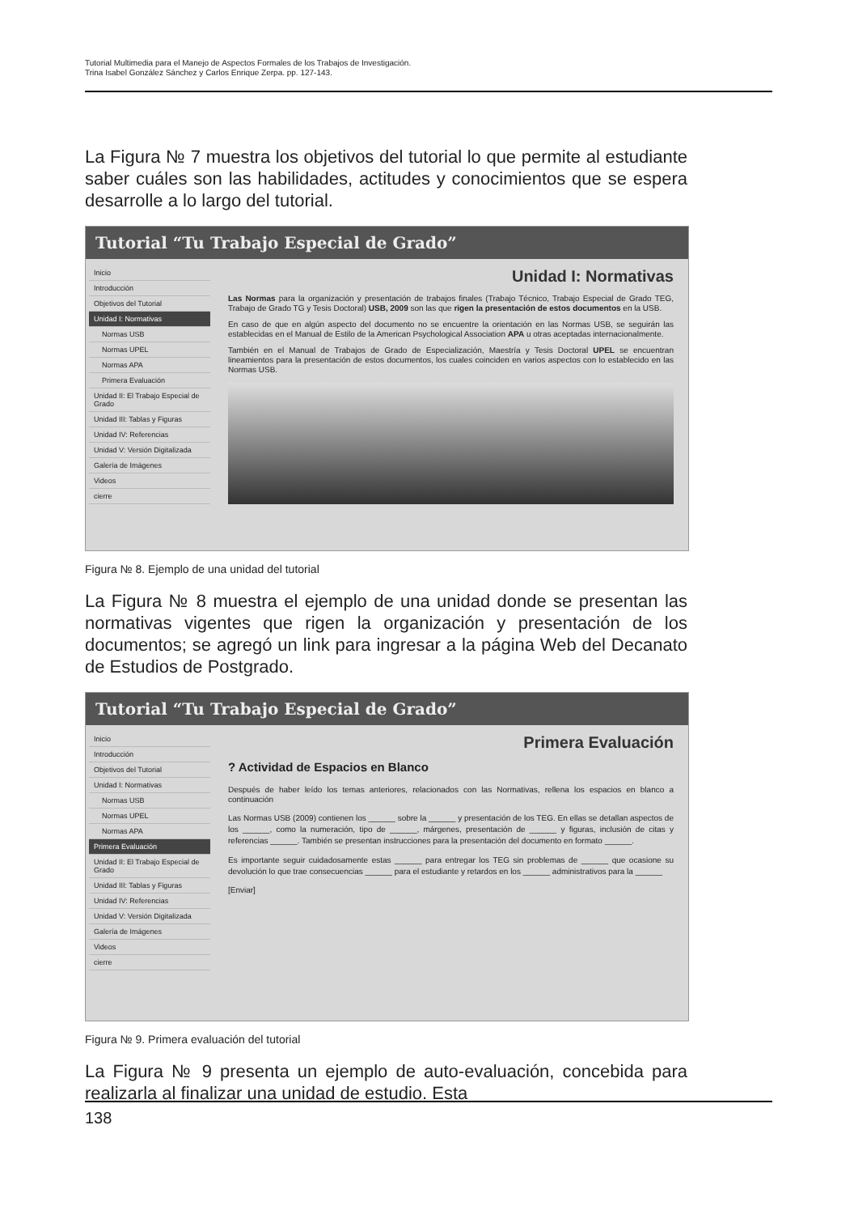Tutorial Multimedia para el Manejo de Aspectos Formales de los Trabajos de Investigación.
Trina Isabel González Sánchez y Carlos Enrique Zerpa. pp. 127-143.
La Figura № 7 muestra los objetivos del tutorial lo que permite al estudiante saber cuáles son las habilidades, actitudes y conocimientos que se espera desarrolle a lo largo del tutorial.
Tutorial “Tu Trabajo Especial de Grado”
Inicio
Introducción
Objetivos del Tutorial
Unidad I: Normativas
Normas USB
Normas UPEL
Normas APA
Primera Evaluación
Unidad II: El Trabajo Especial de Grado
Unidad III: Tablas y Figuras
Unidad IV: Referencias
Unidad V: Versión Digitalizada
Galería de Imágenes
Videos
cierre
Unidad I: Normativas
Las Normas para la organización y presentación de trabajos finales (Trabajo Técnico, Trabajo Especial de Grado TEG, Trabajo de Grado TG y Tesis Doctoral) USB, 2009 son las que rigen la presentación de estos documentos en la USB.
En caso de que en algún aspecto del documento no se encuentre la orientación en las Normas USB, se seguirán las establecidas en el Manual de Estilo de la American Psychological Association APA u otras aceptadas internacionalmente.
También en el Manual de Trabajos de Grado de Especialización, Maestría y Tesis Doctoral UPEL se encuentran lineamientos para la presentación de estos documentos, los cuales coinciden en varios aspectos con lo establecido en las Normas USB.
Figura № 8. Ejemplo de una unidad del tutorial
La Figura № 8 muestra el ejemplo de una unidad donde se presentan las normativas vigentes que rigen la organización y presentación de los documentos; se agregó un link para ingresar a la página Web del Decanato de Estudios de Postgrado.
Tutorial “Tu Trabajo Especial de Grado”
Inicio
Introducción
Objetivos del Tutorial
Unidad I: Normativas
Normas USB
Normas UPEL
Normas APA
Primera Evaluación
Unidad II: El Trabajo Especial de Grado
Unidad III: Tablas y Figuras
Unidad IV: Referencias
Unidad V: Versión Digitalizada
Galería de Imágenes
Videos
cierre
Primera Evaluación
? Actividad de Espacios en Blanco
Después de haber leído los temas anteriores, relacionados con las Normativas, rellena los espacios en blanco a continuación
Las Normas USB (2009) contienen los ______ sobre la ______ y presentación de los TEG. En ellas se detallan aspectos de los ______, como la numeración, tipo de ______, márgenes, presentación de ______ y figuras, inclusión de citas y referencias ______. También se presentan instrucciones para la presentación del documento en formato ______.
Es importante seguir cuidadosamente estas ______ para entregar los TEG sin problemas de ______ que ocasione su devolución lo que trae consecuencias ______ para el estudiante y retardos en los ______ administrativos para la ______
[Enviar]
Figura № 9. Primera evaluación del tutorial
La Figura № 9 presenta un ejemplo de auto-evaluación, concebida para realizarla al finalizar una unidad de estudio. Esta
138